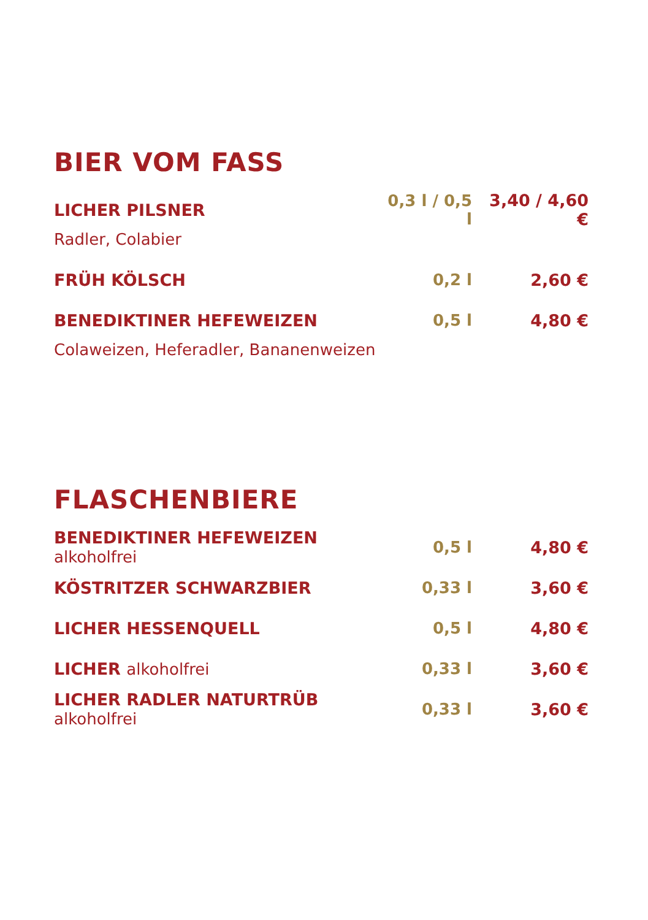BIER VOM FASS
| LICHER PILSNER | 0,3 l / 0,5 l | 3,40 / 4,60 € |
| Radler, Colabier | | |
| FRÜH KÖLSCH | 0,2 l | 2,60 € |
| BENEDIKTINER HEFEWEIZEN | 0,5 l | 4,80 € |
| Colaweizen, Heferadler, Bananenweizen | | |
FLASCHENBIERE
| BENEDIKTINER HEFEWEIZEN alkoholfrei | 0,5 l | 4,80 € |
| KÖSTRITZER SCHWARZBIER | 0,33 l | 3,60 € |
| LICHER HESSENQUELL | 0,5 l | 4,80 € |
| LICHER alkoholfrei | 0,33 l | 3,60 € |
| LICHER RADLER NATURTRÜB alkoholfrei | 0,33 l | 3,60 € |